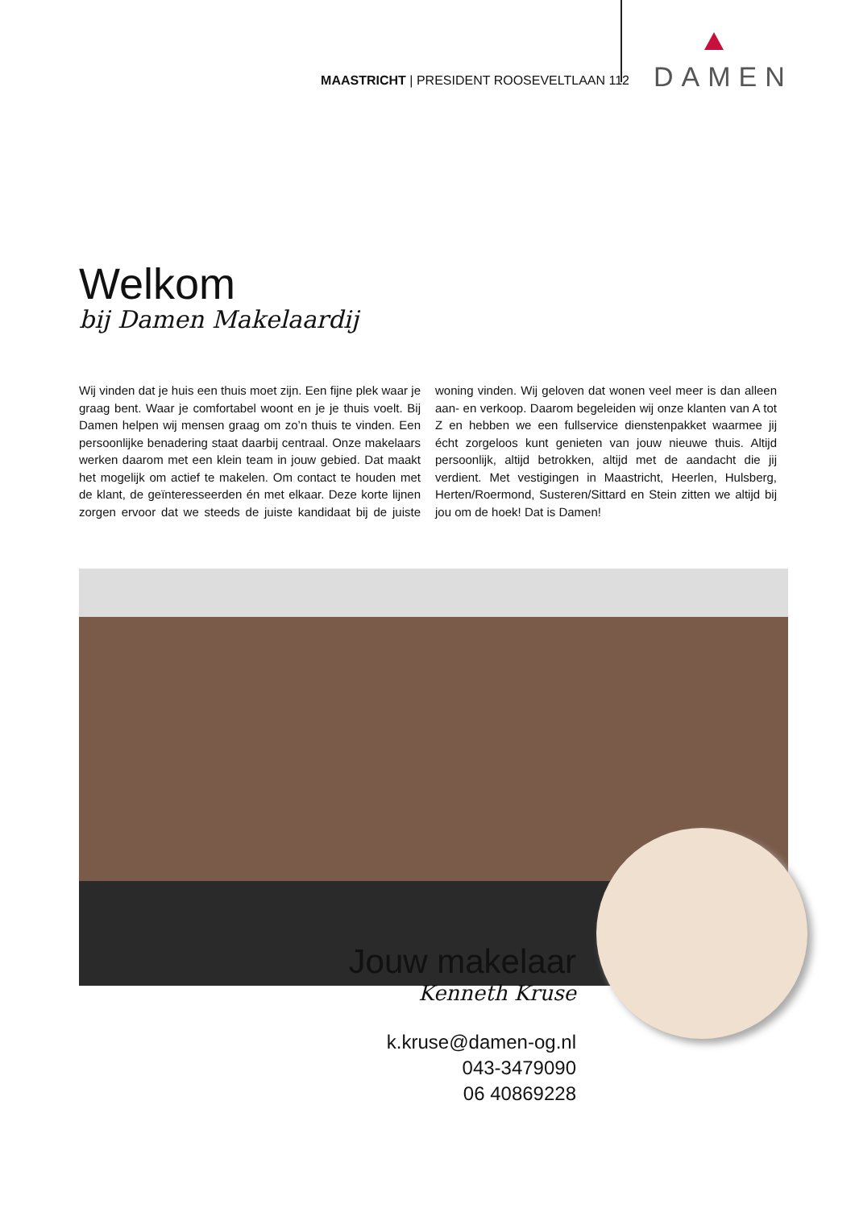MAASTRICHT | PRESIDENT ROOSEVELTLAAN 112
DAMEN
Welkom
bij Damen Makelaardij
Wij vinden dat je huis een thuis moet zijn. Een fijne plek waar je graag bent. Waar je comfortabel woont en je je thuis voelt. Bij Damen helpen wij mensen graag om zo’n thuis te vinden. Een persoonlijke benadering staat daarbij centraal. Onze makelaars werken daarom met een klein team in jouw gebied. Dat maakt het mogelijk om actief te makelen. Om contact te houden met de klant, de geïnteresseerden én met elkaar. Deze korte lijnen zorgen ervoor dat we steeds de juiste kandidaat bij de juiste woning vinden. Wij geloven dat wonen veel meer is dan alleen aan- en verkoop. Daarom begeleiden wij onze klanten van A tot Z en hebben we een fullservice dienstenpakket waarmee jij écht zorgeloos kunt genieten van jouw nieuwe thuis. Altijd persoonlijk, altijd betrokken, altijd met de aandacht die jij verdient. Met vestigingen in Maastricht, Heerlen, Hulsberg, Herten/Roermond, Susteren/Sittard en Stein zitten we altijd bij jou om de hoek! Dat is Damen!
Jouw makelaar
Kenneth Kruse
k.kruse@damen-og.nl
043-3479090
06 40869228